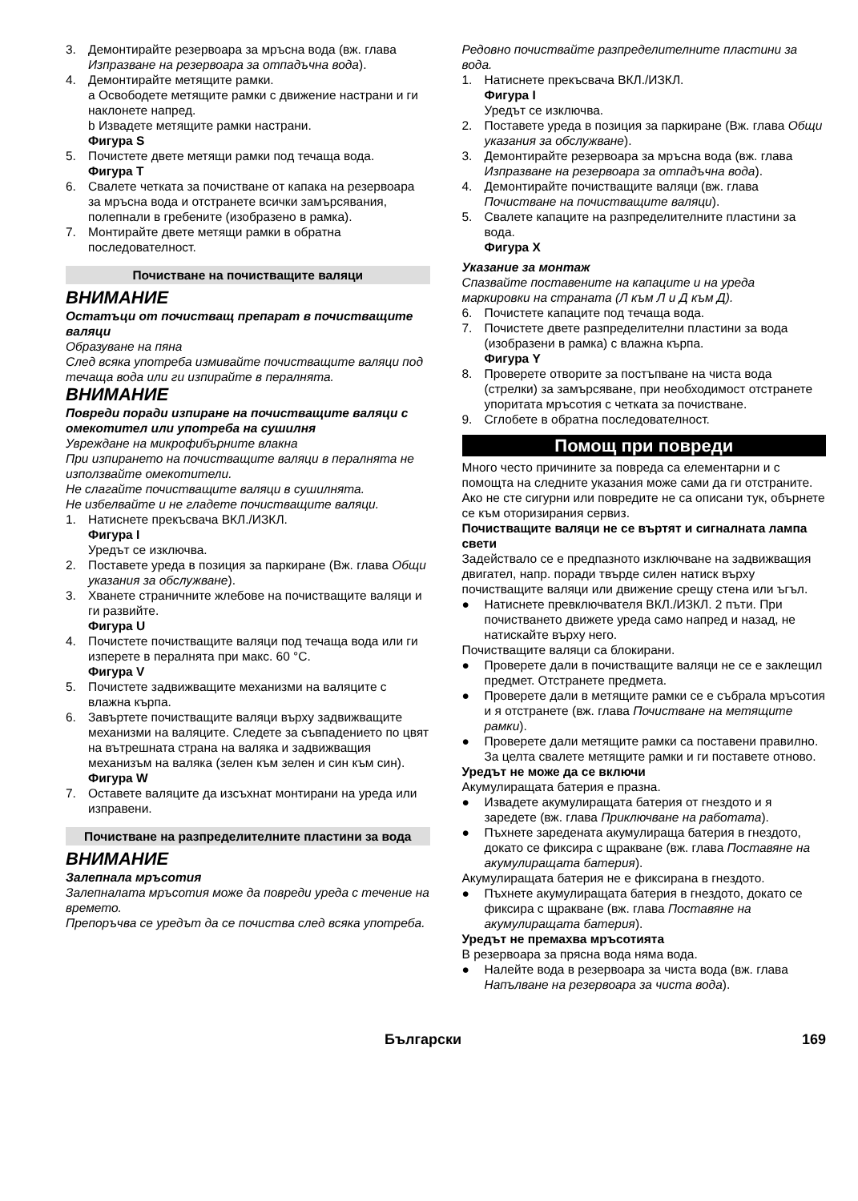3. Демонтирайте резервоара за мръсна вода (вж. глава Изпразване на резервоара за отпадъчна вода).
4. Демонтирайте метящите рамки.
a Освободете метящите рамки с движение настрани и ги наклонете напред.
b Извадете метящите рамки настрани.
Фигура S
5. Почистете двете метящи рамки под течаща вода.
Фигура T
6. Свалете четката за почистване от капака на резервоара за мръсна вода и отстранете всички замърсявания, полепнали в гребените (изобразено в рамка).
7. Монтирайте двете метящи рамки в обратна последователност.
Почистване на почистващите валяци
ВНИМАНИЕ
Остатъци от почистващ препарат в почистващите валяци
Образуване на пяна
След всяка употреба измивайте почистващите валяци под течаща вода или ги изпирайте в пералнята.
ВНИМАНИЕ
Повреди поради изпиране на почистващите валяци с омекотител или употреба на сушилня
Увреждане на микрофибърните влакна
При изпирането на почистващите валяци в пералнята не използвайте омекотители.
Не слагайте почистващите валяци в сушилнята.
Не избелвайте и не гладете почистващите валяци.
1. Натиснете прекъсвача ВКЛ./ИЗКЛ.
Фигура I
Уредът се изключва.
2. Поставете уреда в позиция за паркиране (Вж. глава Общи указания за обслужване).
3. Хванете страничните жлебове на почистващите валяци и ги развийте.
Фигура U
4. Почистете почистващите валяци под течаща вода или ги изперете в пералнята при макс. 60 °C.
Фигура V
5. Почистете задвижващите механизми на валяците с влажна кърпа.
6. Завъртете почистващите валяци върху задвижващите механизми на валяците. Следете за съвпадението по цвят на вътрешната страна на валяка и задвижващия механизъм на валяка (зелен към зелен и син към син).
Фигура W
7. Оставете валяците да изсъхнат монтирани на уреда или изправени.
Почистване на разпределителните пластини за вода
ВНИМАНИЕ
Залепнала мръсотия
Залепналата мръсотия може да повреди уреда с течение на времето.
Препоръчва се уредът да се почиства след всяка употреба.
Редовно почиствайте разпределителните пластини за вода.
1. Натиснете прекъсвача ВКЛ./ИЗКЛ.
Фигура I
Уредът се изключва.
2. Поставете уреда в позиция за паркиране (Вж. глава Общи указания за обслужване).
3. Демонтирайте резервоара за мръсна вода (вж. глава Изпразване на резервоара за отпадъчна вода).
4. Демонтирайте почистващите валяци (вж. глава Почистване на почистващите валяци).
5. Свалете капаците на разпределителните пластини за вода.
Фигура X
Указание за монтаж
Спазвайте поставените на капаците и на уреда маркировки на страната (Л към Л и Д към Д).
6. Почистете капаците под течаща вода.
7. Почистете двете разпределителни пластини за вода (изобразени в рамка) с влажна кърпа.
Фигура Y
8. Проверете отворите за постъпване на чиста вода (стрелки) за замърсяване, при необходимост отстранете упоритата мръсотия с четката за почистване.
9. Сглобете в обратна последователност.
Помощ при повреди
Много често причините за повреда са елементарни и с помощта на следните указания може сами да ги отстраните. Ако не сте сигурни или повредите не са описани тук, обърнете се към оторизирания сервиз.
Почистващите валяци не се въртят и сигналната лампа свети
Задействало се е предпазното изключване на задвижващия двигател, напр. поради твърде силен натиск върху почистващите валяци или движение срещу стена или ъгъл.
● Натиснете превключвателя ВКЛ./ИЗКЛ. 2 пъти. При почистването движете уреда само напред и назад, не натискайте върху него.
Почистващите валяци са блокирани.
● Проверете дали в почистващите валяци не се е заклещил предмет. Отстранете предмета.
● Проверете дали в метящите рамки се е събрала мръсотия и я отстранете (вж. глава Почистване на метящите рамки).
● Проверете дали метящите рамки са поставени правилно. За целта свалете метящите рамки и ги поставете отново.
Уредът не може да се включи
Акумулиращата батерия е празна.
● Извадете акумулиращата батерия от гнездото и я заредете (вж. глава Приключване на работата).
● Пъхнете заредената акумулираща батерия в гнездото, докато се фиксира с щракване (вж. глава Поставяне на акумулиращата батерия).
Акумулиращата батерия не е фиксирана в гнездото.
● Пъхнете акумулиращата батерия в гнездото, докато се фиксира с щракване (вж. глава Поставяне на акумулиращата батерия).
Уредът не премахва мръсотията
В резервоара за прясна вода няма вода.
● Налейте вода в резервоара за чиста вода (вж. глава Напълване на резервоара за чиста вода).
Български 169